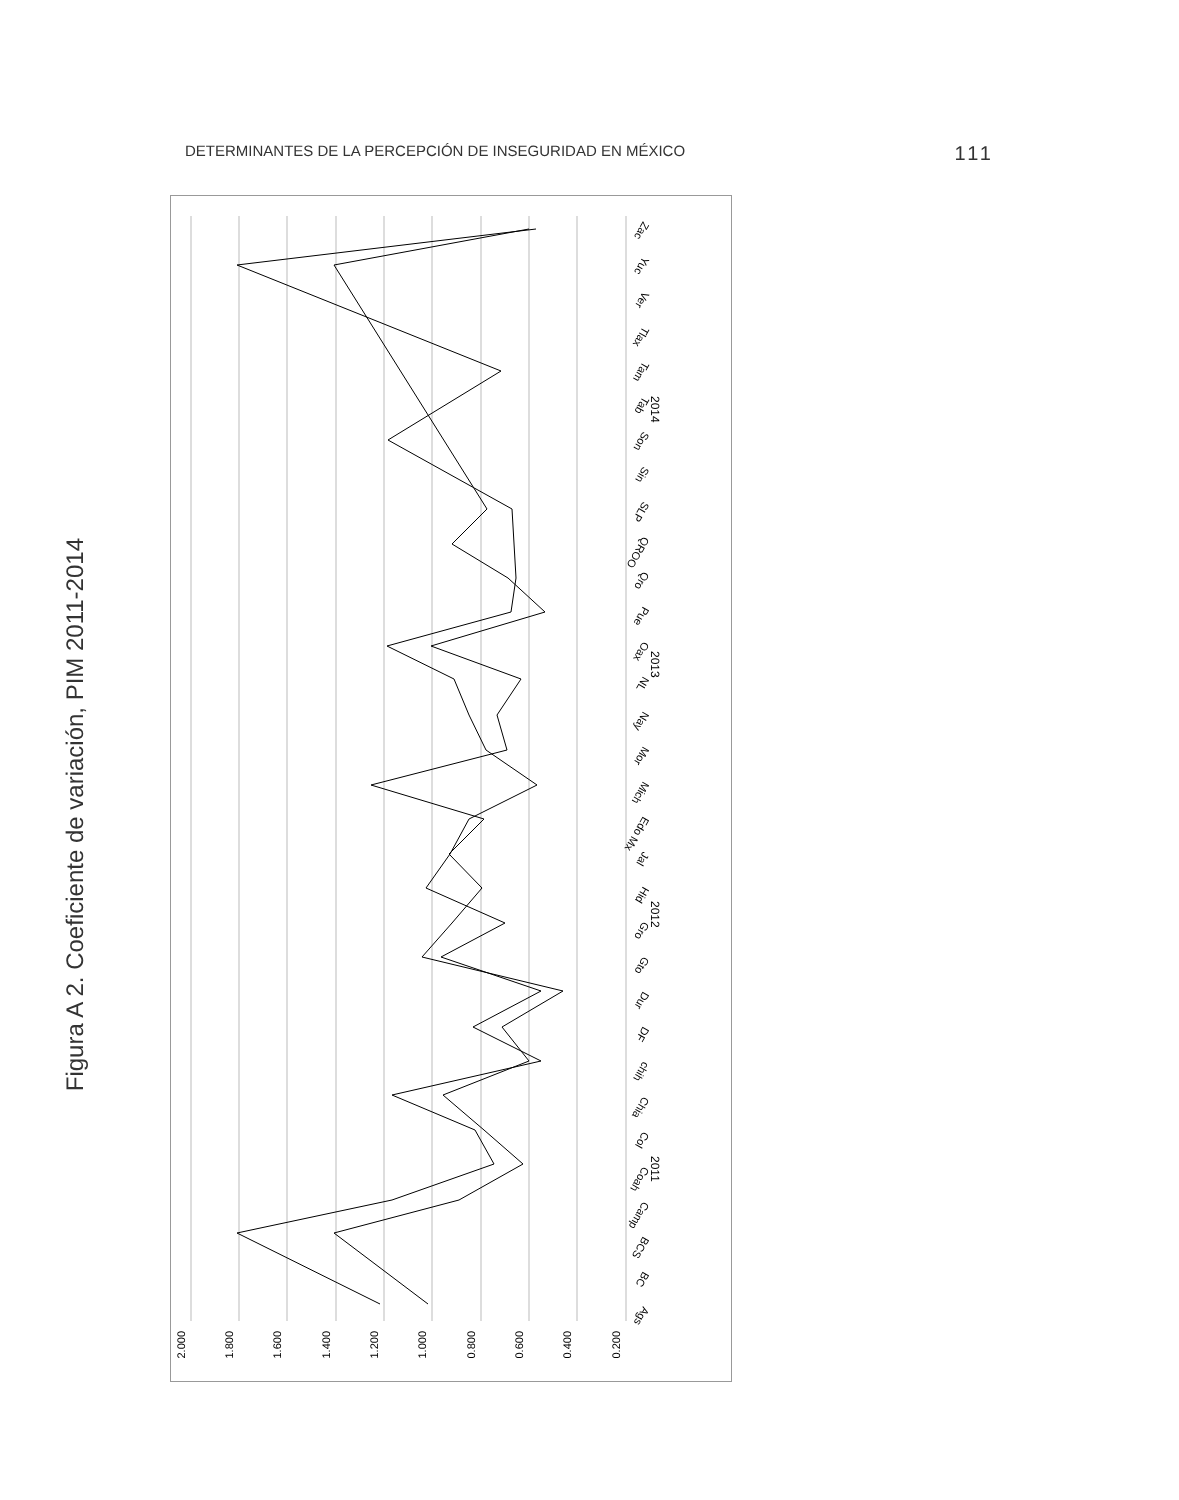DETERMINANTES DE LA PERCEPCIÓN DE INSEGURIDAD EN MÉXICO 111
Figura A 2. Coeficiente de variación, PIM 2011-2014
2.000
1.800
1.600
1.400
1.200
1.000
0.800
0.600
0.400
0.200
2011
2012
2013
2014
Ags
BC
BCS
Camp
Coah
Col
Chia
chih
DF
Dur
Gto
Gro
Hid
Jal
Edo Mx
Mich
Mor
Nay
NL
Oax
Pue
Qro
QROO
SLP
Sin
Son
Tab
Tam
Tlax
Ver
Yuc
Zac